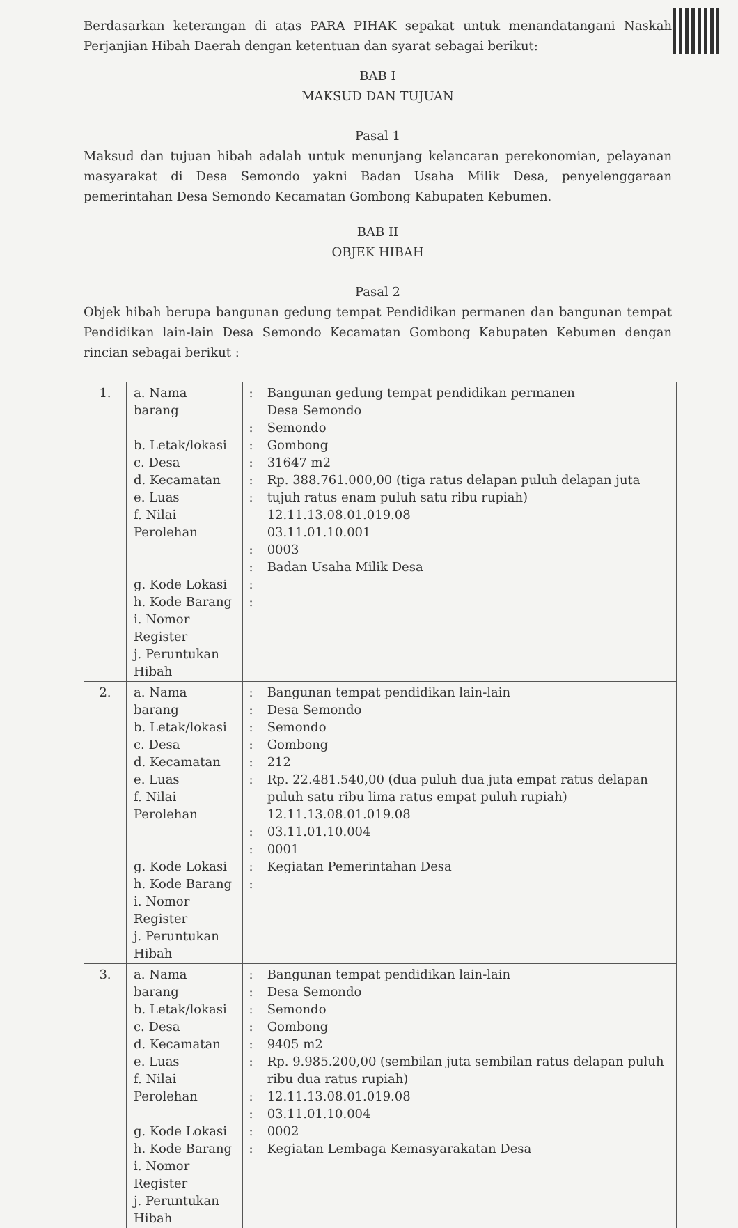Berdasarkan keterangan di atas PARA PIHAK sepakat untuk menandatangani Naskah Perjanjian Hibah Daerah dengan ketentuan dan syarat sebagai berikut:
BAB I
MAKSUD DAN TUJUAN
Pasal 1
Maksud dan tujuan hibah adalah untuk menunjang kelancaran perekonomian, pelayanan masyarakat di Desa Semondo yakni Badan Usaha Milik Desa, penyelenggaraan pemerintahan Desa Semondo Kecamatan Gombong Kabupaten Kebumen.
BAB II
OBJEK HIBAH
Pasal 2
Objek hibah berupa bangunan gedung tempat Pendidikan permanen dan bangunan tempat Pendidikan lain-lain Desa Semondo Kecamatan Gombong Kabupaten Kebumen dengan rincian sebagai berikut :
| 1. | a. Nama barang b. Letak/lokasi c. Desa d. Kecamatan e. Luas f. Nilai Perolehan g. Kode Lokasi h. Kode Barang i. Nomor Register j. Peruntukan Hibah | : : : : : : : : : : | Bangunan gedung tempat pendidikan permanen Desa Semondo Semondo Gombong 31647 m2 Rp. 388.761.000,00 (tiga ratus delapan puluh delapan juta tujuh ratus enam puluh satu ribu rupiah) 12.11.13.08.01.019.08 03.11.01.10.001 0003 Badan Usaha Milik Desa |
| 2. | a. Nama barang b. Letak/lokasi c. Desa d. Kecamatan e. Luas f. Nilai Perolehan g. Kode Lokasi h. Kode Barang i. Nomor Register j. Peruntukan Hibah | : : : : : : : : : : | Bangunan tempat pendidikan lain-lain Desa Semondo Semondo Gombong 212 Rp. 22.481.540,00 (dua puluh dua juta empat ratus delapan puluh satu ribu lima ratus empat puluh rupiah) 12.11.13.08.01.019.08 03.11.01.10.004 0001 Kegiatan Pemerintahan Desa |
| 3. | a. Nama barang b. Letak/lokasi c. Desa d. Kecamatan e. Luas f. Nilai Perolehan g. Kode Lokasi h. Kode Barang i. Nomor Register j. Peruntukan Hibah | : : : : : : : : : : | Bangunan tempat pendidikan lain-lain Desa Semondo Semondo Gombong 9405 m2 Rp. 9.985.200,00 (sembilan juta sembilan ratus delapan puluh ribu dua ratus rupiah) 12.11.13.08.01.019.08 03.11.01.10.004 0002 Kegiatan Lembaga Kemasyarakatan Desa |